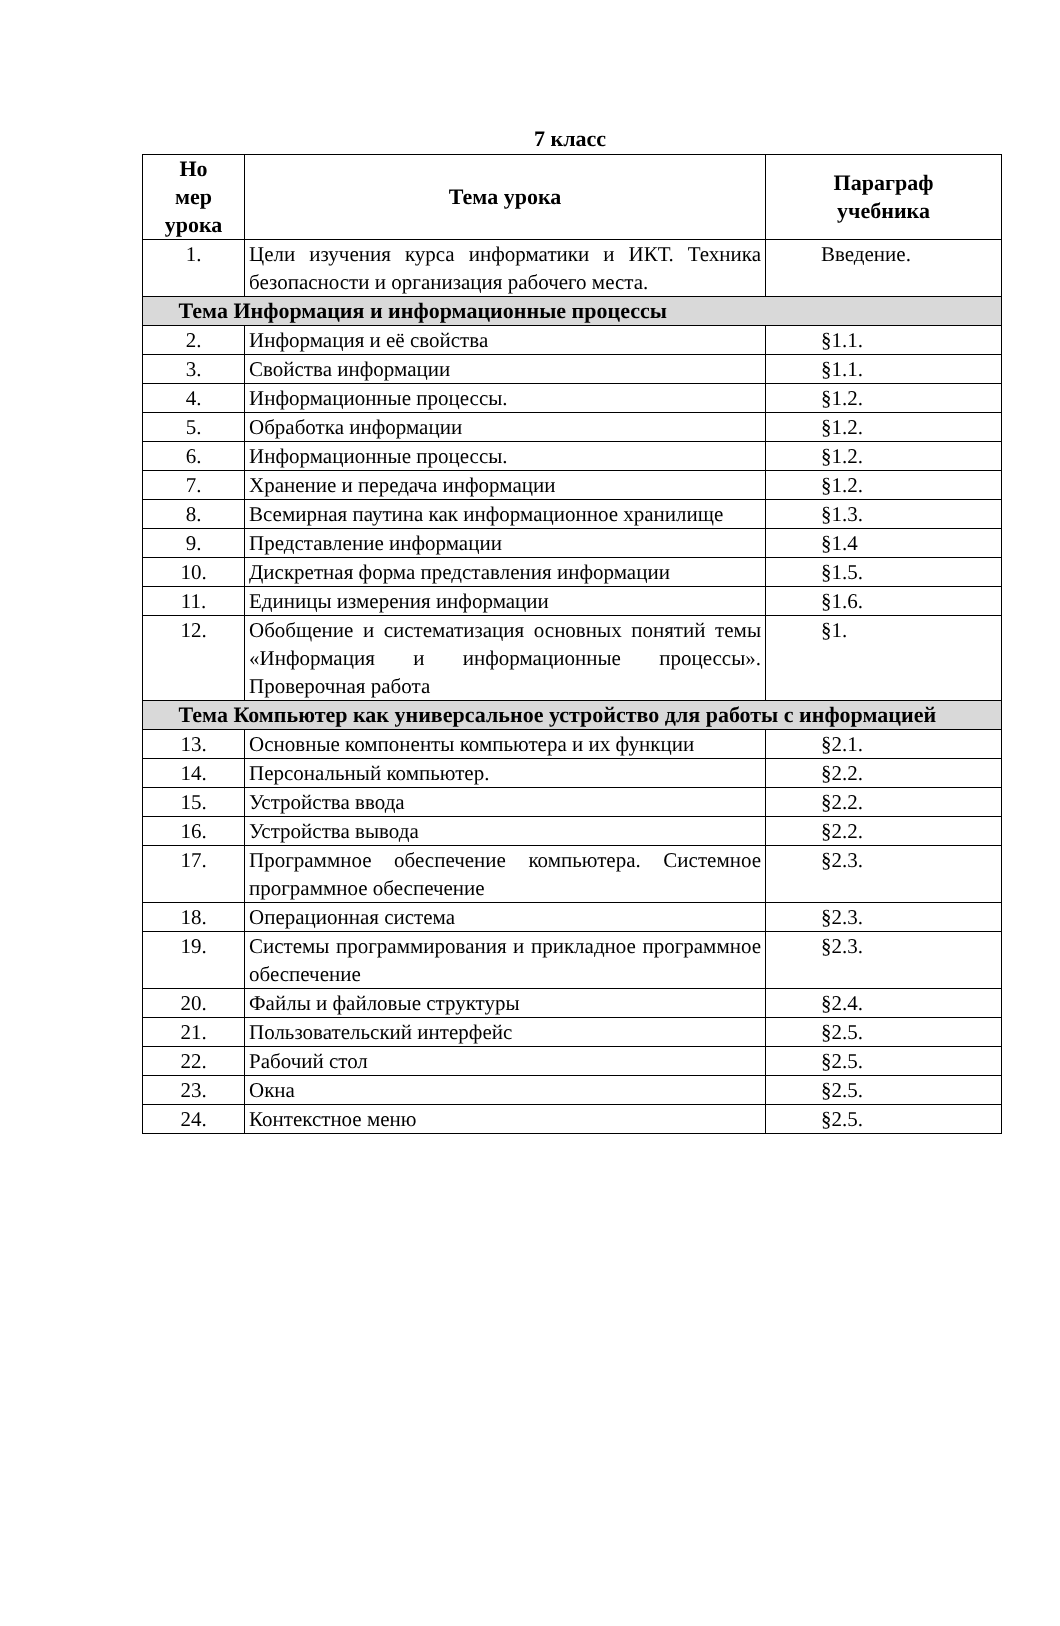7 класс
| Но мер урока | Тема урока | Параграф учебника |
| --- | --- | --- |
| 1. | Цели изучения курса информатики и ИКТ. Техника безопасности и организация рабочего места. | Введение. |
| Тема Информация и информационные процессы | | |
| 2. | Информация и её свойства | §1.1. |
| 3. | Свойства информации | §1.1. |
| 4. | Информационные процессы. | §1.2. |
| 5. | Обработка информации | §1.2. |
| 6. | Информационные процессы. | §1.2. |
| 7. | Хранение и передача информации | §1.2. |
| 8. | Всемирная паутина как информационное хранилище | §1.3. |
| 9. | Представление информации | §1.4 |
| 10. | Дискретная форма представления информации | §1.5. |
| 11. | Единицы измерения информации | §1.6. |
| 12. | Обобщение и систематизация основных понятий темы «Информация и информационные процессы». Проверочная работа | §1. |
| Тема Компьютер как универсальное устройство для работы с информацией | | |
| 13. | Основные компоненты компьютера и их функции | §2.1. |
| 14. | Персональный компьютер. | §2.2. |
| 15. | Устройства ввода | §2.2. |
| 16. | Устройства вывода | §2.2. |
| 17. | Программное обеспечение компьютера. Системное программное обеспечение | §2.3. |
| 18. | Операционная система | §2.3. |
| 19. | Системы программирования и прикладное программное обеспечение | §2.3. |
| 20. | Файлы и файловые структуры | §2.4. |
| 21. | Пользовательский интерфейс | §2.5. |
| 22. | Рабочий стол | §2.5. |
| 23. | Окна | §2.5. |
| 24. | Контекстное меню | §2.5. |